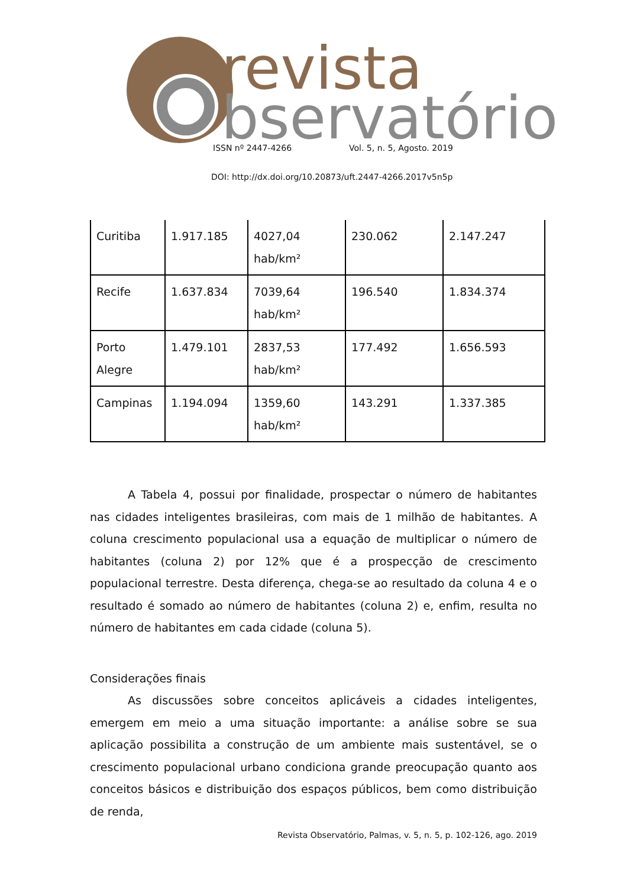revista
bservatório
ISSN nº 2447-4266 Vol. 5, n. 5, Agosto. 2019
DOI: http://dx.doi.org/10.20873/uft.2447-4266.2017v5n5p
| Curitiba | 1.917.185 | 4027,04 hab/km² | 230.062 | 2.147.247 |
| Recife | 1.637.834 | 7039,64 hab/km² | 196.540 | 1.834.374 |
| Porto Alegre | 1.479.101 | 2837,53 hab/km² | 177.492 | 1.656.593 |
| Campinas | 1.194.094 | 1359,60 hab/km² | 143.291 | 1.337.385 |
A Tabela 4, possui por finalidade, prospectar o número de habitantes nas cidades inteligentes brasileiras, com mais de 1 milhão de habitantes. A coluna crescimento populacional usa a equação de multiplicar o número de habitantes (coluna 2) por 12% que é a prospecção de crescimento populacional terrestre. Desta diferença, chega-se ao resultado da coluna 4 e o resultado é somado ao número de habitantes (coluna 2) e, enfim, resulta no número de habitantes em cada cidade (coluna 5).
Considerações finais
As discussões sobre conceitos aplicáveis a cidades inteligentes, emergem em meio a uma situação importante: a análise sobre se sua aplicação possibilita a construção de um ambiente mais sustentável, se o crescimento populacional urbano condiciona grande preocupação quanto aos conceitos básicos e distribuição dos espaços públicos, bem como distribuição de renda,
Revista Observatório, Palmas, v. 5, n. 5, p. 102-126, ago. 2019